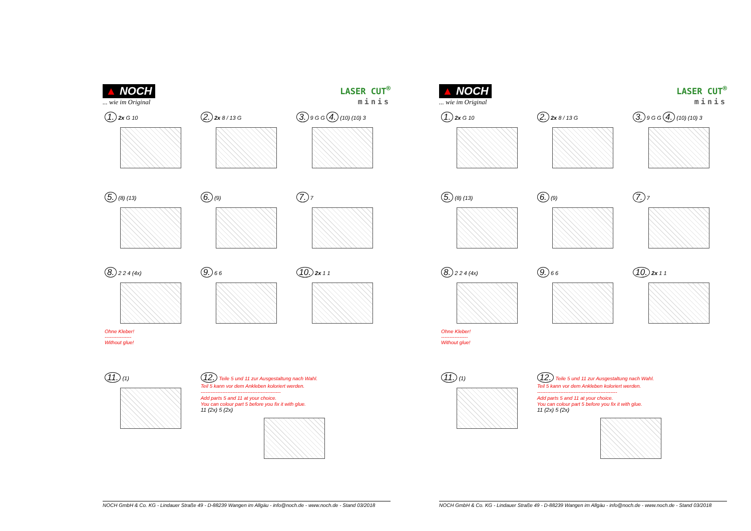▲ NOCH
... wie im Original
LASER CUT<sup>®</sup>
minis
1. 2x G 10
2. 2x 8 / 13 G
3. 9 G G 4. (10) (10) 3
5. (8) (13)
6. (9)
7. 7
8. 2 2 4 (4x)
Ohne Kleber!
----------------
Without glue!
9. 6 6
10. 2x 1 1
11. (1)
12. Teile 5 und 11 zur Ausgestaltung nach Wahl.
Teil 5 kann vor dem Ankleben koloriert werden.
------------------------------------------------
Add parts 5 and 11 at your choice.
You can colour part 5 before you fix it with glue.
11 (2x) 5 (2x)
NOCH GmbH & Co. KG - Lindauer Straße 49 - D-88239 Wangen im Allgäu - info@noch.de - www.noch.de - Stand 03/2018
▲ NOCH
... wie im Original
LASER CUT<sup>®</sup>
minis
1. 2x G 10
2. 2x 8 / 13 G
3. 9 G G 4. (10) (10) 3
5. (8) (13)
6. (9)
7. 7
8. 2 2 4 (4x)
Ohne Kleber!
----------------
Without glue!
9. 6 6
10. 2x 1 1
11. (1)
12. Teile 5 und 11 zur Ausgestaltung nach Wahl.
Teil 5 kann vor dem Ankleben koloriert werden.
------------------------------------------------
Add parts 5 and 11 at your choice.
You can colour part 5 before you fix it with glue.
11 (2x) 5 (2x)
NOCH GmbH & Co. KG - Lindauer Straße 49 - D-88239 Wangen im Allgäu - info@noch.de - www.noch.de - Stand 03/2018